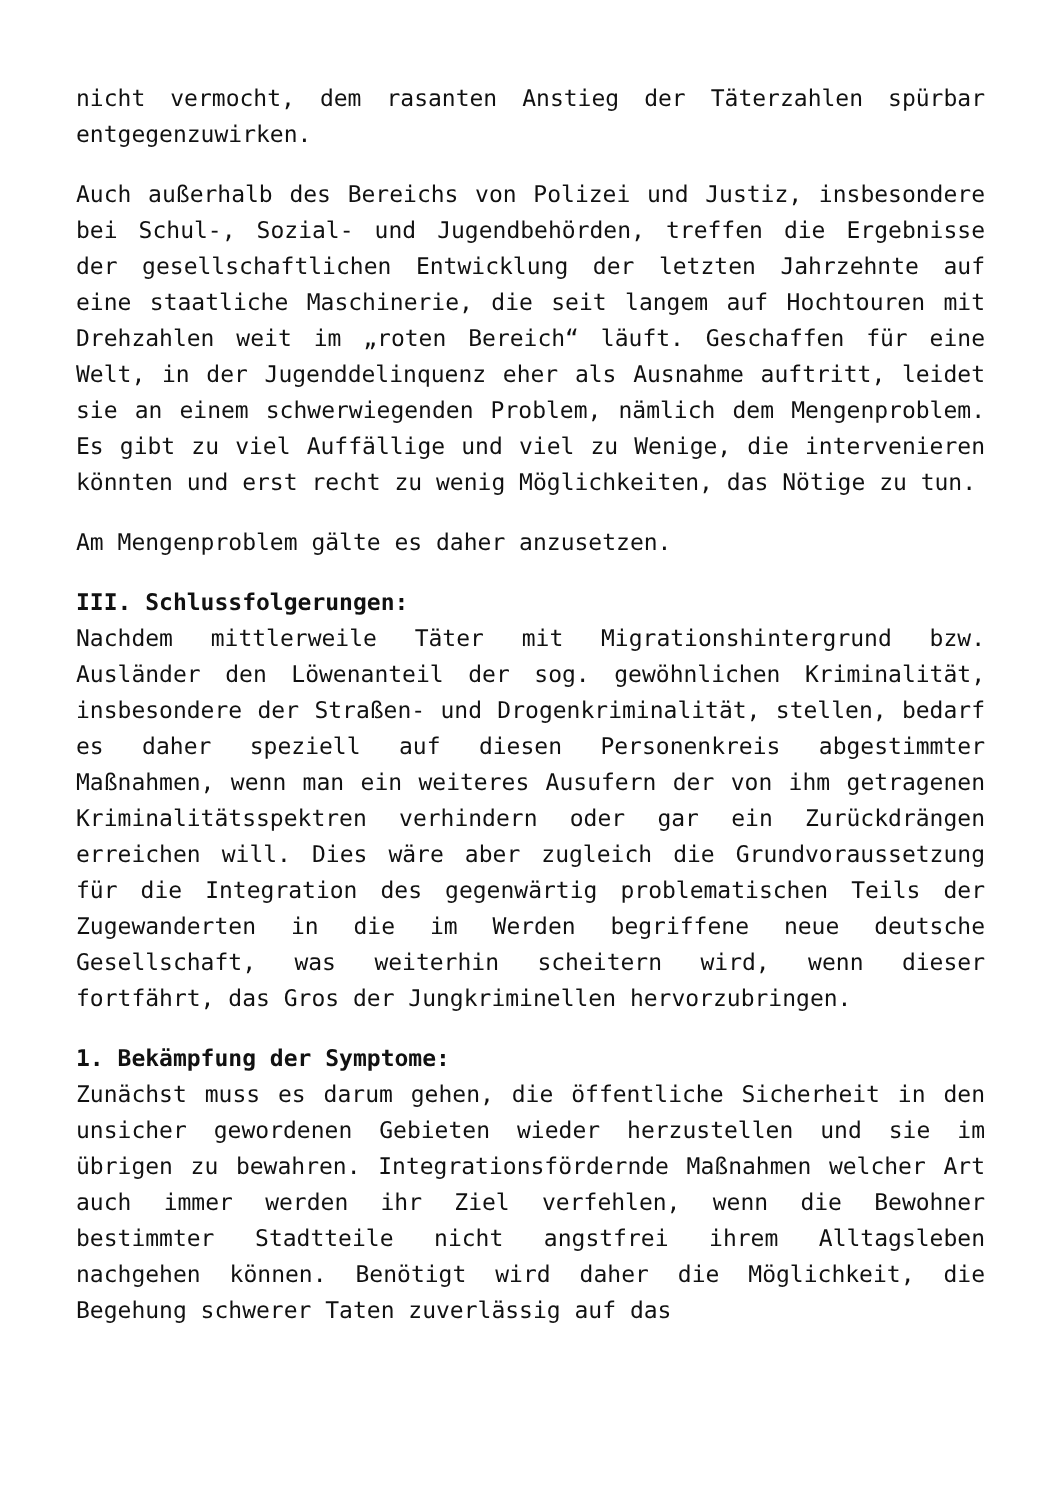nicht vermocht, dem rasanten Anstieg der Täterzahlen spürbar entgegenzuwirken.
Auch außerhalb des Bereichs von Polizei und Justiz, insbesondere bei Schul-, Sozial- und Jugendbehörden, treffen die Ergebnisse der gesellschaftlichen Entwicklung der letzten Jahrzehnte auf eine staatliche Maschinerie, die seit langem auf Hochtouren mit Drehzahlen weit im „roten Bereich“ läuft. Geschaffen für eine Welt, in der Jugenddelinquenz eher als Ausnahme auftritt, leidet sie an einem schwerwiegenden Problem, nämlich dem Mengenproblem. Es gibt zu viel Auffällige und viel zu Wenige, die intervenieren könnten und erst recht zu wenig Möglichkeiten, das Nötige zu tun.
Am Mengenproblem gälte es daher anzusetzen.
III. Schlussfolgerungen:
Nachdem mittlerweile Täter mit Migrationshintergrund bzw. Ausländer den Löwenanteil der sog. gewöhnlichen Kriminalität, insbesondere der Straßen- und Drogenkriminalität, stellen, bedarf es daher speziell auf diesen Personenkreis abgestimmter Maßnahmen, wenn man ein weiteres Ausufern der von ihm getragenen Kriminalitätsspektren verhindern oder gar ein Zurückdrängen erreichen will. Dies wäre aber zugleich die Grundvoraussetzung für die Integration des gegenwärtig problematischen Teils der Zugewanderten in die im Werden begriffene neue deutsche Gesellschaft, was weiterhin scheitern wird, wenn dieser fortfährt, das Gros der Jungkriminellen hervorzubringen.
1. Bekämpfung der Symptome:
Zunächst muss es darum gehen, die öffentliche Sicherheit in den unsicher gewordenen Gebieten wieder herzustellen und sie im übrigen zu bewahren. Integrationsfördernde Maßnahmen welcher Art auch immer werden ihr Ziel verfehlen, wenn die Bewohner bestimmter Stadtteile nicht angstfrei ihrem Alltagsleben nachgehen können. Benötigt wird daher die Möglichkeit, die Begehung schwerer Taten zuverlässig auf das